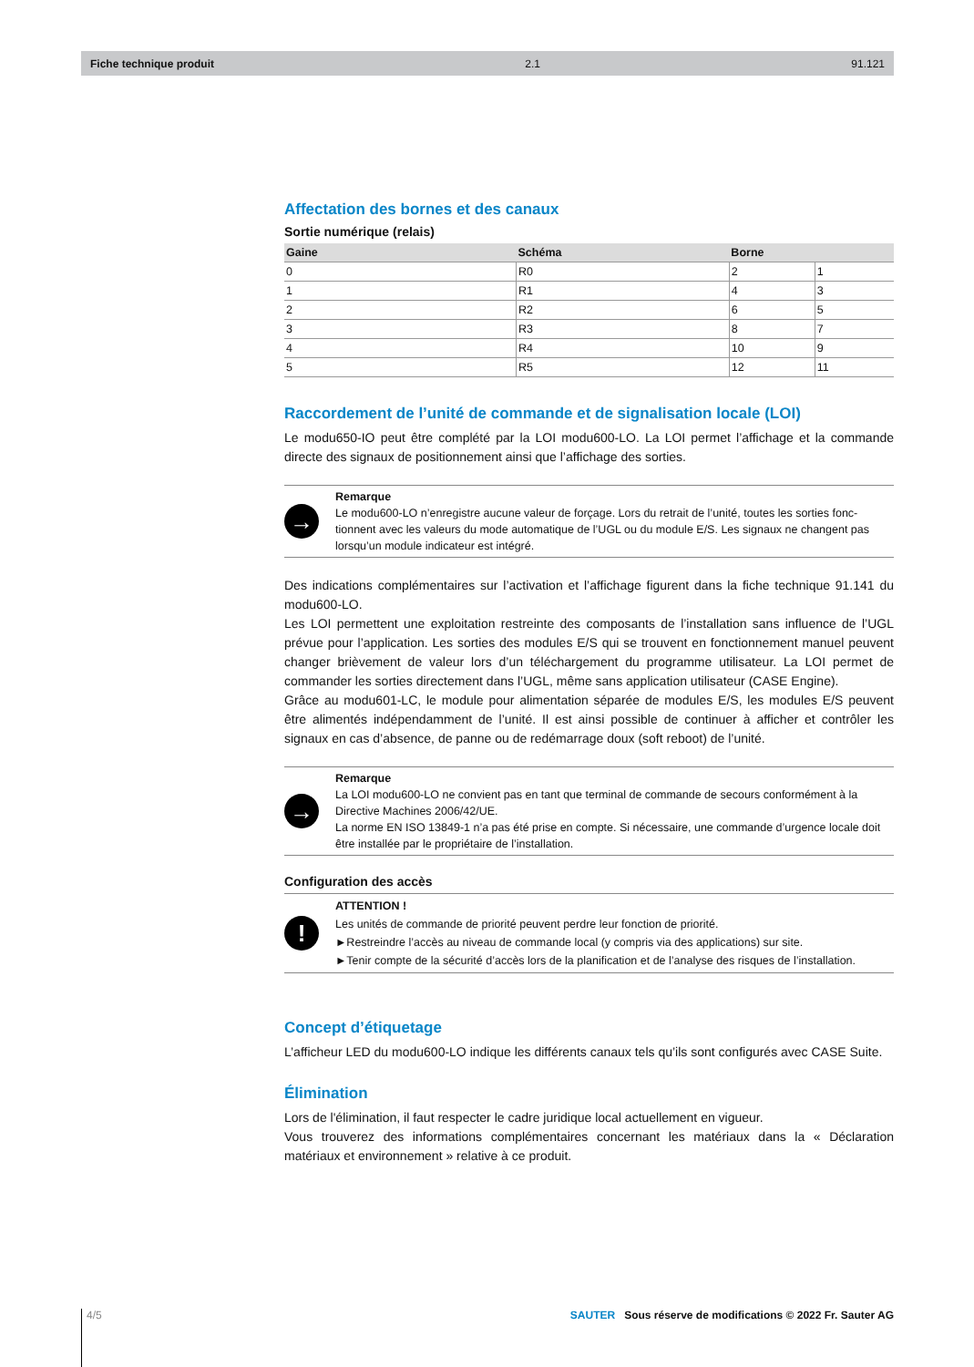Fiche technique produit 2.1 91.121
Affectation des bornes et des canaux
Sortie numérique (relais)
| Gaine | Schéma | Borne | |
| --- | --- | --- | --- |
| 0 | R0 | 2 | 1 |
| 1 | R1 | 4 | 3 |
| 2 | R2 | 6 | 5 |
| 3 | R3 | 8 | 7 |
| 4 | R4 | 10 | 9 |
| 5 | R5 | 12 | 11 |
Raccordement de l’unité de commande et de signalisation locale (LOI)
Le modu650-IO peut être complété par la LOI modu600-LO. La LOI permet l’affichage et la commande directe des signaux de positionnement ainsi que l’affichage des sorties.
→
Remarque
Le modu600-LO n’enregistre aucune valeur de forçage. Lors du retrait de l’unité, toutes les sorties fonc-tionnent avec les valeurs du mode automatique de l’UGL ou du module E/S. Les signaux ne changent pas lorsqu’un module indicateur est intégré.
Des indications complémentaires sur l’activation et l’affichage figurent dans la fiche technique 91.141 du modu600-LO.
Les LOI permettent une exploitation restreinte des composants de l’installation sans influence de l’UGL prévue pour l’application. Les sorties des modules E/S qui se trouvent en fonctionnement manuel peuvent changer brièvement de valeur lors d’un téléchargement du programme utilisateur. La LOI permet de commander les sorties directement dans l’UGL, même sans application utilisateur (CASE Engine).
Grâce au modu601-LC, le module pour alimentation séparée de modules E/S, les modules E/S peuvent être alimentés indépendamment de l’unité. Il est ainsi possible de continuer à afficher et contrôler les signaux en cas d’absence, de panne ou de redémarrage doux (soft reboot) de l’unité.
→
Remarque
La LOI modu600-LO ne convient pas en tant que terminal de commande de secours conformément à la Directive Machines 2006/42/UE.
La norme EN ISO 13849-1 n’a pas été prise en compte. Si nécessaire, une commande d’urgence locale doit être installée par le propriétaire de l’installation.
Configuration des accès
!
ATTENTION !
Les unités de commande de priorité peuvent perdre leur fonction de priorité.
►Restreindre l’accès au niveau de commande local (y compris via des applications) sur site.
►Tenir compte de la sécurité d’accès lors de la planification et de l’analyse des risques de l’installation.
Concept d’étiquetage
L’afficheur LED du modu600-LO indique les différents canaux tels qu’ils sont configurés avec CASE Suite.
Élimination
Lors de l'élimination, il faut respecter le cadre juridique local actuellement en vigueur.
Vous trouverez des informations complémentaires concernant les matériaux dans la « Déclaration matériaux et environnement » relative à ce produit.
4/5 SAUTER Sous réserve de modifications © 2022 Fr. Sauter AG